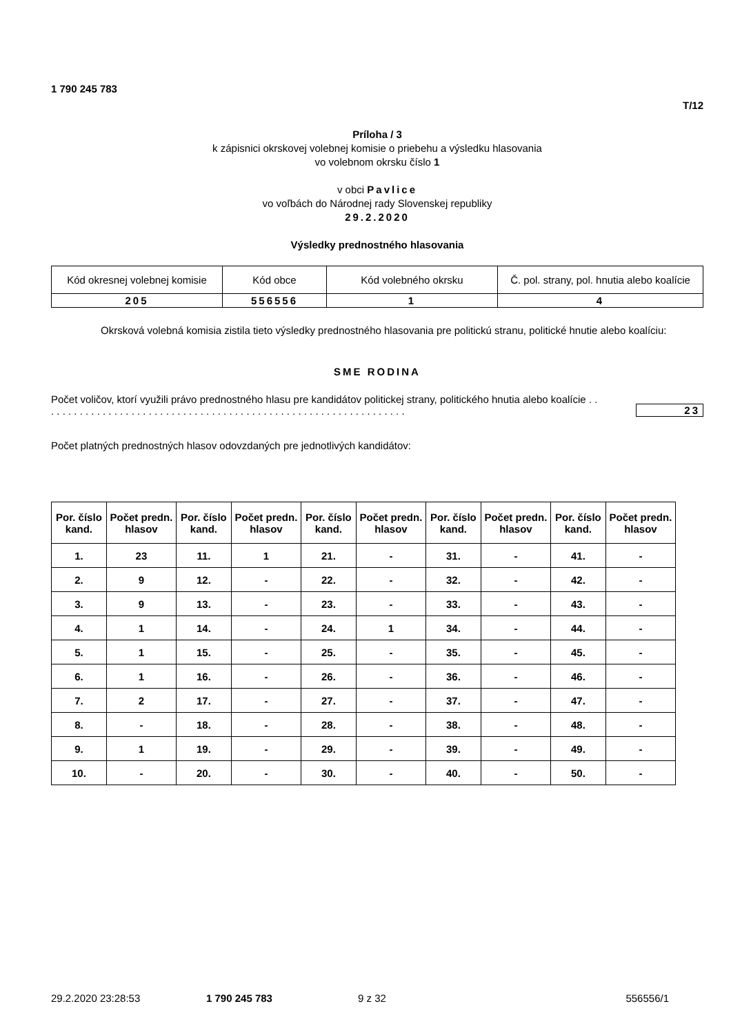1 790 245 783
T/12
Príloha / 3
k zápisnici okrskovej volebnej komisie o priebehu a výsledku hlasovania
vo volebnom okrsku číslo 1
v obci Pavlice
vo voľbách do Národnej rady Slovenskej republiky
29.2.2020
Výsledky prednostného hlasovania
| Kód okresnej volebnej komisie | Kód obce | Kód volebného okrsku | Č. pol. strany, pol. hnutia alebo koalície |
| 205 | 556556 | 1 | 4 |
Okrsková volebná komisia zistila tieto výsledky prednostného hlasovania pre politickú stranu, politické hnutie alebo koalíciu:
SME RODINA
Počet voličov, ktorí využili právo prednostného hlasu pre kandidátov politickej strany, politického hnutia alebo koalície . . . . . . . . . . . . . . . . . . . . . . . . . . . . . . . . . . . . . . . . . . . . . . . . . . . . . . . . . . . . . . . .
23
Počet platných prednostných hlasov odovzdaných pre jednotlivých kandidátov:
| Por. číslo kand. | Počet predn. hlasov | Por. číslo kand. | Počet predn. hlasov | Por. číslo kand. | Počet predn. hlasov | Por. číslo kand. | Počet predn. hlasov | Por. číslo kand. | Počet predn. hlasov |
| --- | --- | --- | --- | --- | --- | --- | --- | --- | --- |
| 1. | 23 | 11. | 1 | 21. | - | 31. | - | 41. | - |
| 2. | 9 | 12. | - | 22. | - | 32. | - | 42. | - |
| 3. | 9 | 13. | - | 23. | - | 33. | - | 43. | - |
| 4. | 1 | 14. | - | 24. | 1 | 34. | - | 44. | - |
| 5. | 1 | 15. | - | 25. | - | 35. | - | 45. | - |
| 6. | 1 | 16. | - | 26. | - | 36. | - | 46. | - |
| 7. | 2 | 17. | - | 27. | - | 37. | - | 47. | - |
| 8. | - | 18. | - | 28. | - | 38. | - | 48. | - |
| 9. | 1 | 19. | - | 29. | - | 39. | - | 49. | - |
| 10. | - | 20. | - | 30. | - | 40. | - | 50. | - |
29.2.2020 23:28:53 1 790 245 783 9 z 32 556556/1